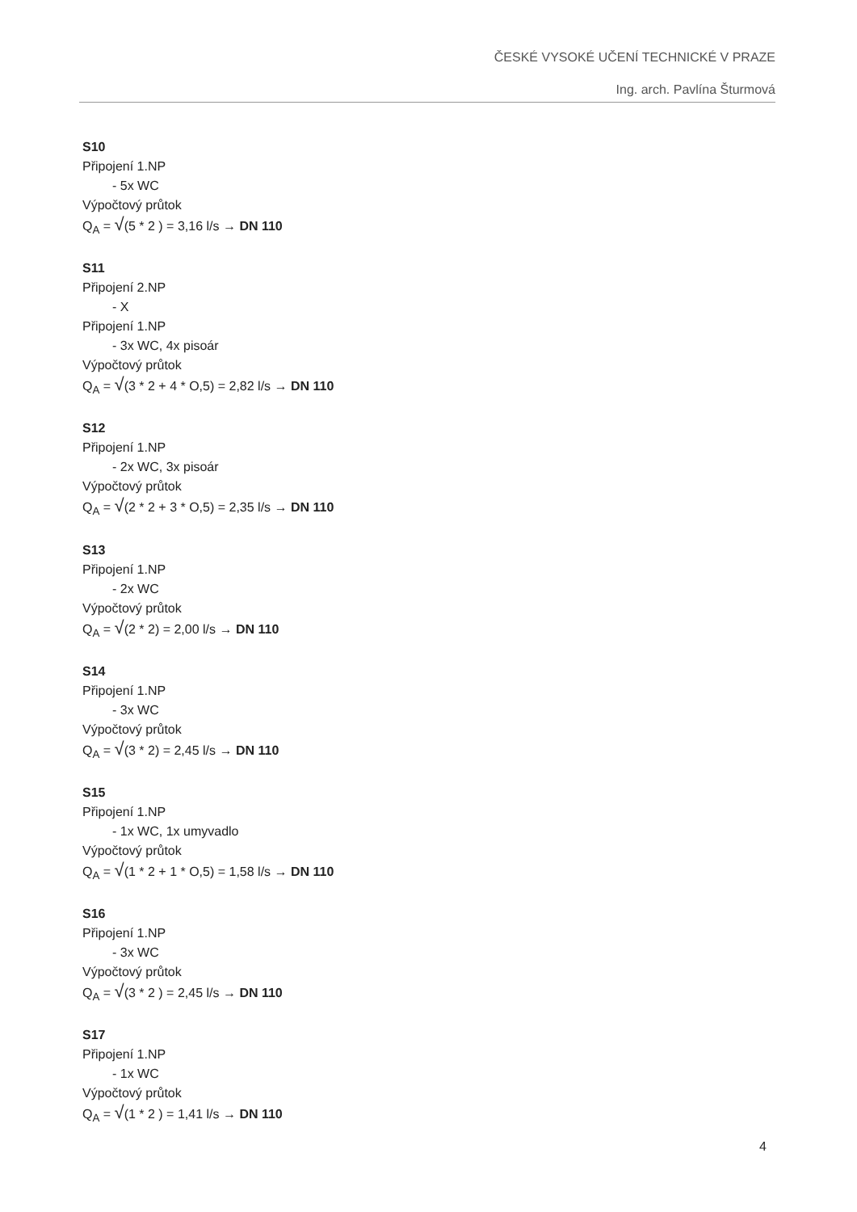ČESKÉ VYSOKÉ UČENÍ TECHNICKÉ V PRAZE
Ing. arch. Pavlína Šturmová
S10
Připojení 1.NP
- 5x WC
Výpočtový průtok
Q<sub>A</sub> = √(5 * 2 ) = 3,16 l/s → DN 110
S11
Připojení 2.NP
- X
Připojení 1.NP
- 3x WC, 4x pisoár
Výpočtový průtok
Q<sub>A</sub> = √(3 * 2 + 4 * O,5) = 2,82 l/s → DN 110
S12
Připojení 1.NP
- 2x WC, 3x pisoár
Výpočtový průtok
Q<sub>A</sub> = √(2 * 2 + 3 * O,5) = 2,35 l/s → DN 110
S13
Připojení 1.NP
- 2x WC
Výpočtový průtok
Q<sub>A</sub> = √(2 * 2) = 2,00 l/s → DN 110
S14
Připojení 1.NP
- 3x WC
Výpočtový průtok
Q<sub>A</sub> = √(3 * 2) = 2,45 l/s → DN 110
S15
Připojení 1.NP
- 1x WC, 1x umyvadlo
Výpočtový průtok
Q<sub>A</sub> = √(1 * 2 + 1 * O,5) = 1,58 l/s → DN 110
S16
Připojení 1.NP
- 3x WC
Výpočtový průtok
Q<sub>A</sub> = √(3 * 2 ) = 2,45 l/s → DN 110
S17
Připojení 1.NP
- 1x WC
Výpočtový průtok
Q<sub>A</sub> = √(1 * 2 ) = 1,41 l/s → DN 110
4